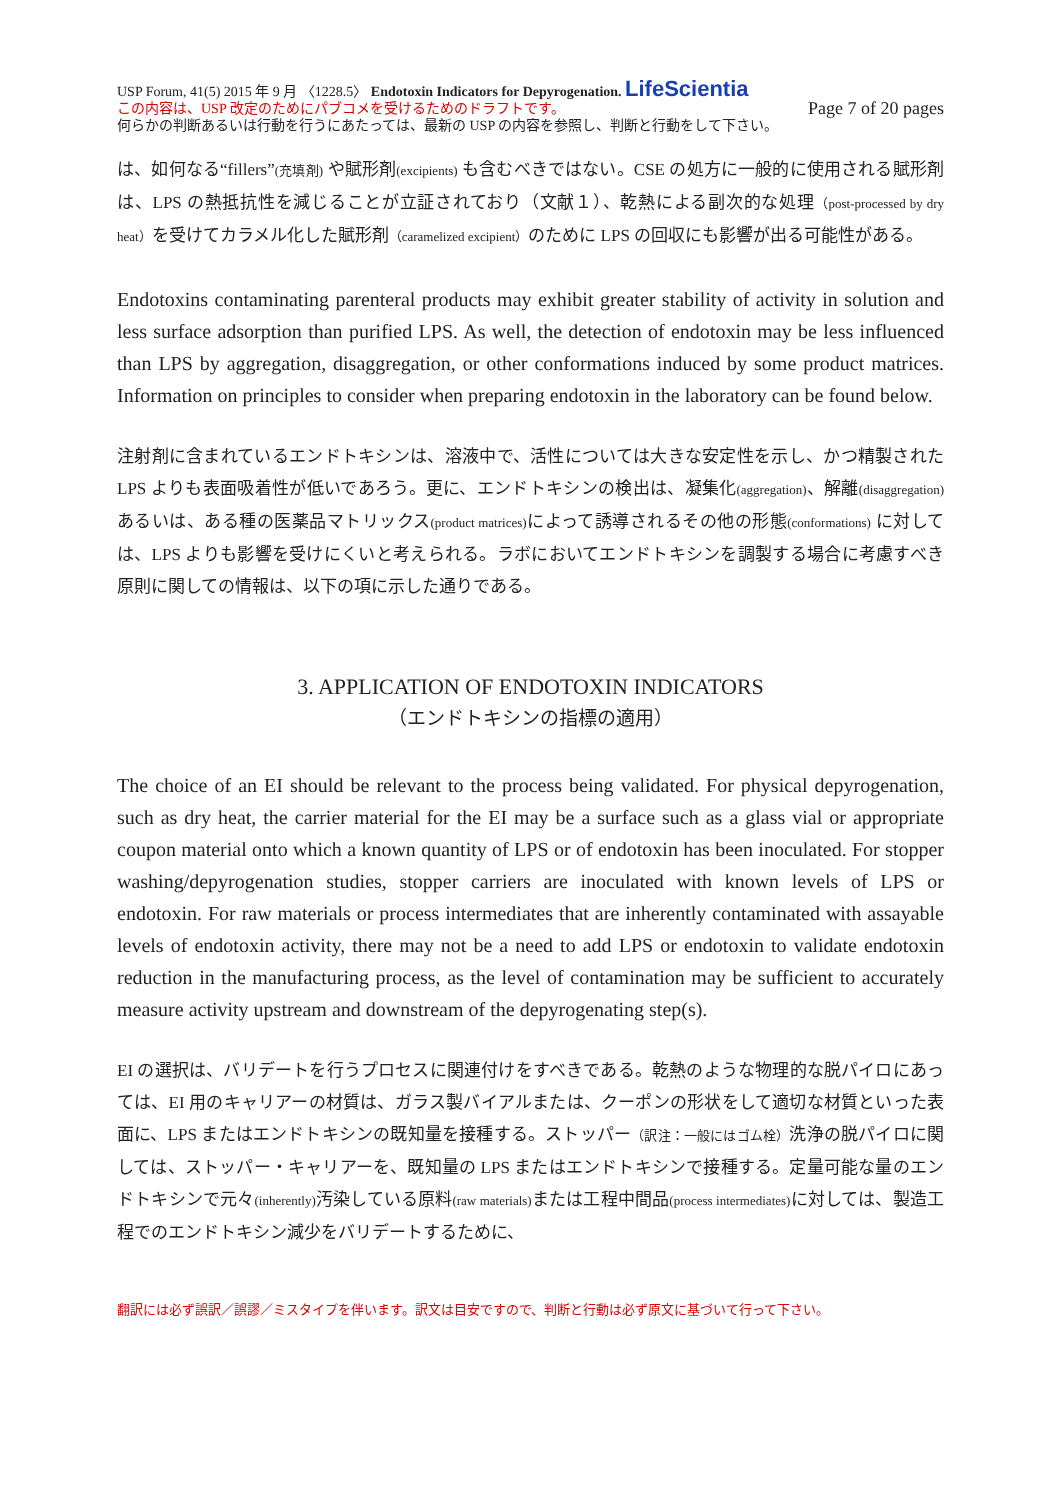USP Forum, 41(5) 2015 年 9 月 〈1228.5〉 Endotoxin Indicators for Depyrogenation. LifeScientia
この内容は、USP 改定のためにパブコメを受けるためのドラフトです。 Page 7 of 20 pages
何らかの判断あるいは行動を行うにあたっては、最新の USP の内容を参照し、判断と行動をして下さい。
は、如何なる“fillers”(充填剤) や賦形剤(excipients) も含むべきではない。CSE の処方に一般的に使用される賦形剤は、LPS の熱抵抗性を減じることが立証されており（文献１）、乾熱による副次的な処理（post-processed by dry heat）を受けてカラメル化した賦形剤（caramelized excipient）のために LPS の回収にも影響が出る可能性がある。
Endotoxins contaminating parenteral products may exhibit greater stability of activity in solution and less surface adsorption than purified LPS. As well, the detection of endotoxin may be less influenced than LPS by aggregation, disaggregation, or other conformations induced by some product matrices. Information on principles to consider when preparing endotoxin in the laboratory can be found below.
注射剤に含まれているエンドトキシンは、溶液中で、活性については大きな安定性を示し、かつ精製された LPS よりも表面吸着性が低いであろう。更に、エンドトキシンの検出は、凝集化(aggregation)、解離(disaggregation) あるいは、ある種の医薬品マトリックス(product matrices) によって誘導されるその他の形態(conformations) に対しては、LPS よりも影響を受けにくいと考えられる。ラボにおいてエンドトキシンを調製する場合に考慮すべき原則に関しての情報は、以下の項に示した通りである。
3. APPLICATION OF ENDOTOXIN INDICATORS
（エンドトキシンの指標の適用）
The choice of an EI should be relevant to the process being validated. For physical depyrogenation, such as dry heat, the carrier material for the EI may be a surface such as a glass vial or appropriate coupon material onto which a known quantity of LPS or of endotoxin has been inoculated. For stopper washing/depyrogenation studies, stopper carriers are inoculated with known levels of LPS or endotoxin. For raw materials or process intermediates that are inherently contaminated with assayable levels of endotoxin activity, there may not be a need to add LPS or endotoxin to validate endotoxin reduction in the manufacturing process, as the level of contamination may be sufficient to accurately measure activity upstream and downstream of the depyrogenating step(s).
EI の選択は、バリデートを行うプロセスに関連付けをすべきである。乾熱のような物理的な脱パイロにあっては、EI 用のキャリアーの材質は、ガラス製バイアルまたは、クーポンの形状をして適切な材質といった表面に、LPS またはエンドトキシンの既知量を接種する。ストッパー（訳注：一般にはゴム栓）洗浄の脱パイロに関しては、ストッパー・キャリアーを、既知量の LPS またはエンドトキシンで接種する。定量可能な量のエンドトキシンで元々(inherently) 汚染している原料(raw materials) または工程中間品(process intermediates) に対しては、製造工程でのエンドトキシン減少をバリデートするために、
翻訳には必ず誤訳／誤謬／ミスタイプを伴います。訳文は目安ですので、判断と行動は必ず原文に基づいて行って下さい。